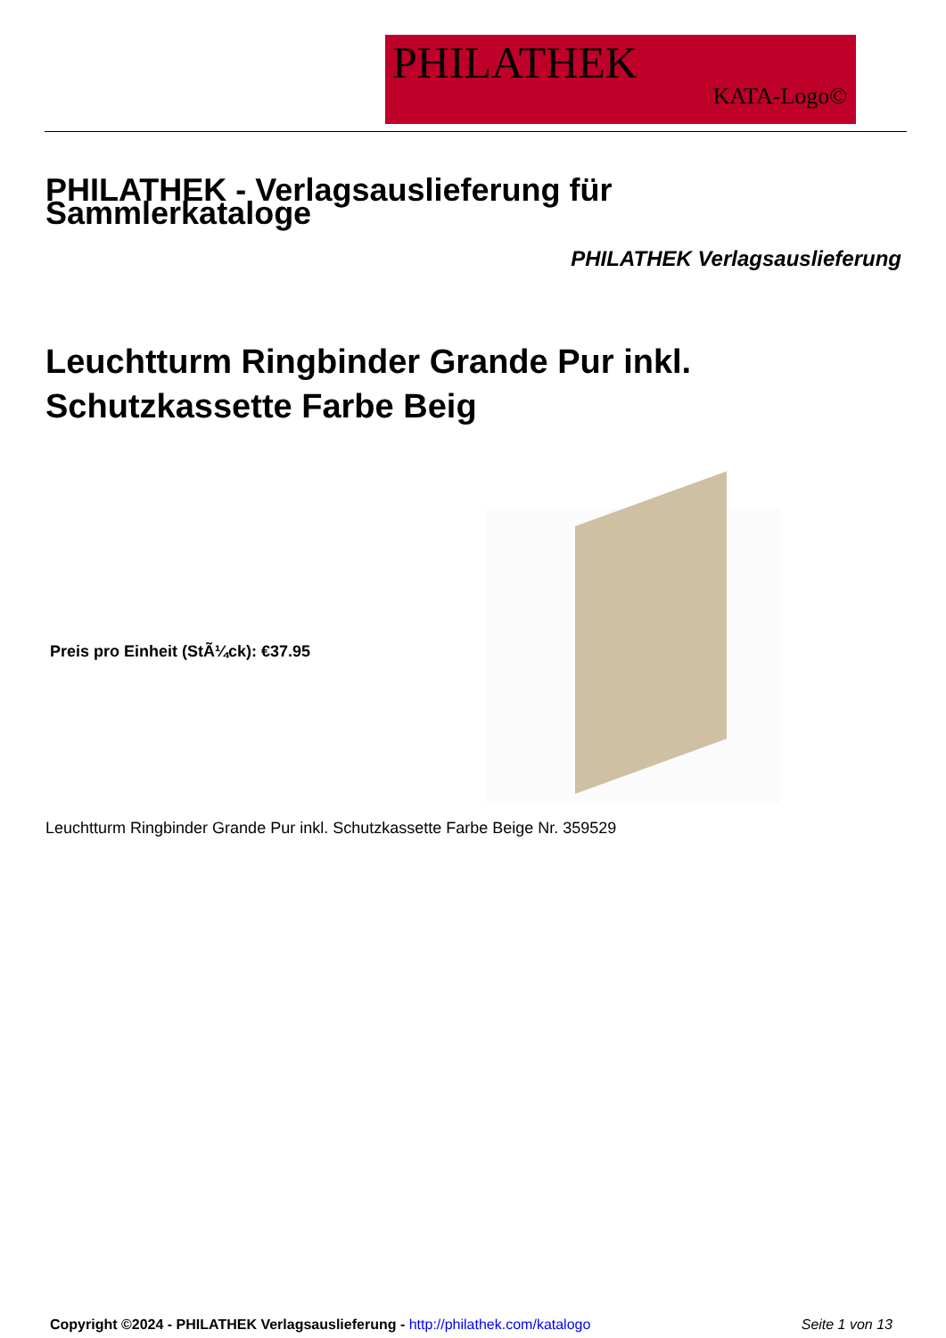PHILATHEK
KATA-Logo©
PHILATHEK - Verlagsauslieferung für Sammlerkataloge
PHILATHEK Verlagsauslieferung
Leuchtturm Ringbinder Grande Pur inkl.
Schutzkassette Farbe Beig
Preis pro Einheit (StÃ¼ck): €37.95
Leuchtturm Ringbinder Grande Pur inkl. Schutzkassette Farbe Beige Nr. 359529
Copyright ©2024 - PHILATHEK Verlagsauslieferung - http://philathek.com/katalogo
Seite 1 von 13